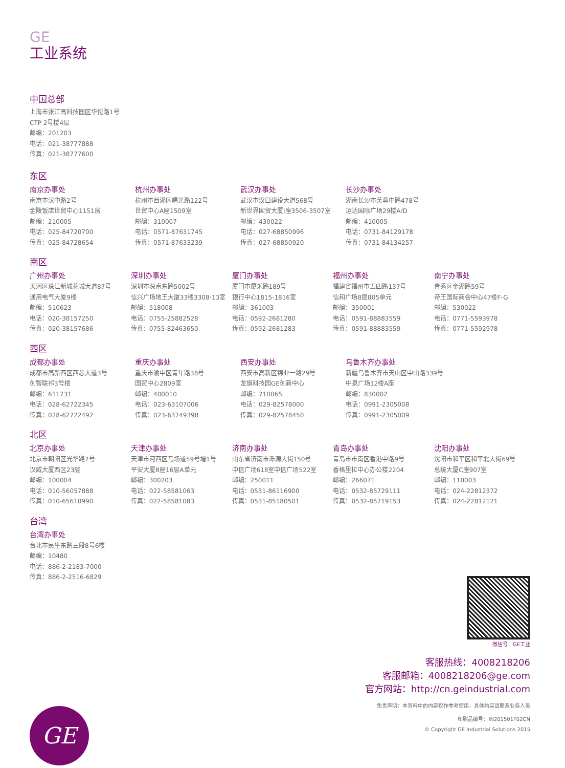GE
工业系统
中国总部
上海市张江高科技园区华佗路1号
CTP 2号楼4层
邮编：201203
电话：021-38777888
传真：021-38777600
东区
南京办事处
南京市汉中路2号
金陵饭店世贸中心1151房
邮编：210005
电话：025-84720700
传真：025-84728654
杭州办事处
杭州市西湖区曙光路122号
世贸中心A座1509室
邮编：310007
电话：0571-87631745
传真：0571-87633239
武汉办事处
武汉市汉口建设大道568号
新世界国贸大厦I座3506-3507室
邮编：430022
电话：027-68850996
传真：027-68850920
长沙办事处
湖南长沙市芙蓉中路478号
运达国际广场29楼A/D
邮编：410005
电话：0731-84129178
传真：0731-84134257
南区
广州办事处
天河区珠江新城花城大道87号
通用电气大厦9楼
邮编：510623
电话：020-38157250
传真：020-38157686
深圳办事处
深圳市深南东路5002号
信兴广场地王大厦33楼3308-13室
邮编：518008
电话：0755-25882528
传真：0755-82463650
厦门办事处
厦门市厦禾路189号
银行中心1815-1816室
邮编：361003
电话：0592-2681280
传真：0592-2681283
福州办事处
福建省福州市五四路137号
信和广场8层805单元
邮编：350001
电话：0591-88883559
传真：0591-88883559
南宁办事处
青秀区金湖路59号
帝王国际商会中心47楼F-G
邮编：530022
电话：0771-5593978
传真：0771-5592978
西区
成都办事处
成都市高新西区西芯大道3号
创智联邦3号楼
邮编：611731
电话：028-62722345
传真：028-62722492
重庆办事处
重庆市渝中区青年路38号
国贸中心2809室
邮编：400010
电话：023-63107006
传真：023-63749398
西安办事处
西安市高新区锦业一路29号
龙旗科技园GE创新中心
邮编：710065
电话：029-82578000
传真：029-82578450
乌鲁木齐办事处
新疆乌鲁木齐市天山区中山路339号
中泉广场12楼A座
邮编：830002
电话：0991-2305008
传真：0991-2305009
北区
北京办事处
北京市朝阳区光华路7号
汉威大厦西区23层
邮编：100004
电话：010-56057888
传真：010-65610990
天津办事处
天津市河西区马场道59号増1号
平安大厦B座16层A单元
邮编：300203
电话：022-58581063
传真：022-58581083
济南办事处
山东省济南市泺源大街150号
中信广场618室中信广场522室
邮编：250011
电话：0531-86116900
传真：0531-85180501
青岛办事处
青岛市市南区香港中路9号
香格里拉中心办公楼2204
邮编：266071
电话：0532-85729111
传真：0532-85719153
沈阳办事处
沈阳市和平区和平北大街69号
总统大厦C座907室
邮编：110003
电话：024-22812372
传真：024-22812121
台湾
台湾办事处
台北市民生东路三段8号6楼
邮编：10480
电话：886-2-2183-7000
传真：886-2-2516-6829
微信号：GE工业
客服热线：4008218206
客服邮箱：4008218206@ge.com
官方网站：http://cn.geindustrial.com
免责声明：本资料中的内容仅作参考使用，具体购买请联系业务人员
印刷品编号：IN201501F02CN
© Copyright GE Industrial Solutions 2015
GE